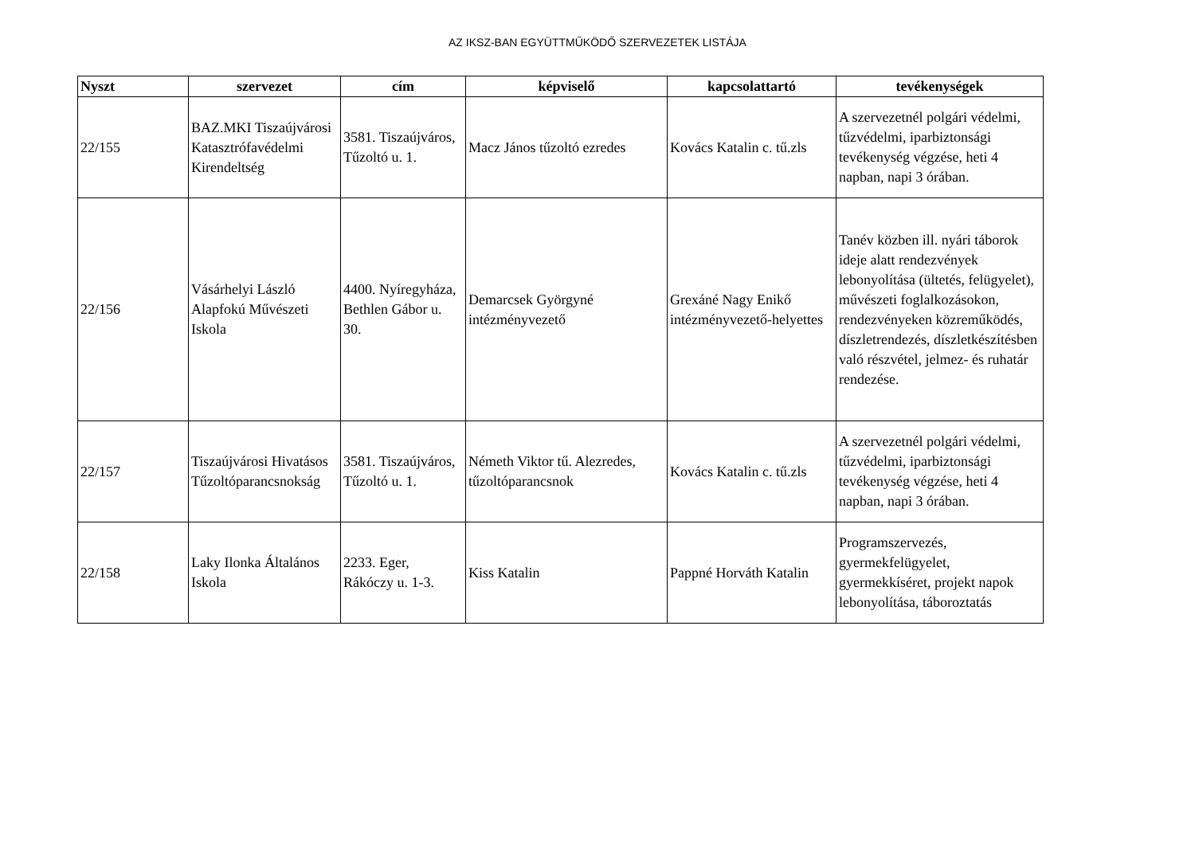AZ IKSZ-BAN EGYÜTTMŰKÖDŐ SZERVEZETEK LISTÁJA
| Nyszt | szervezet | cím | képviselő | kapcsolattartó | tevékenységek |
| --- | --- | --- | --- | --- | --- |
| 22/155 | BAZ.MKI Tiszaújvárosi Katasztrófavédelmi Kirendeltség | 3581. Tiszaújváros, Tűzoltó u. 1. | Macz János tűzoltó ezredes | Kovács Katalin c. tű.zls | A szervezetnél polgári védelmi, tűzvédelmi, iparbiztonsági tevékenység végzése, heti 4 napban, napi 3 órában. |
| 22/156 | Vásárhelyi László Alapfokú Művészeti Iskola | 4400. Nyíregyháza, Bethlen Gábor u. 30. | Demarcsek Györgyné intézményvezető | Grexáné Nagy Enikő intézményvezető-helyettes | Tanév közben ill. nyári táborok ideje alatt rendezvények lebonyolítása (ültetés, felügyelet), művészeti foglalkozásokon, rendezvényeken közreműködés, díszletrendezés, díszletkészítésben való részvétel, jelmez- és ruhatár rendezése. |
| 22/157 | Tiszaújvárosi Hivatásos Tűzoltóparancsnokság | 3581. Tiszaújváros, Tűzoltó u. 1. | Németh Viktor tű. Alezredes, tűzoltóparancsnok | Kovács Katalin c. tű.zls | A szervezetnél polgári védelmi, tűzvédelmi, iparbiztonsági tevékenység végzése, heti 4 napban, napi 3 órában. |
| 22/158 | Laky Ilonka Általános Iskola | 2233. Eger, Rákóczy u. 1-3. | Kiss Katalin | Pappné Horváth Katalin | Programszervezés, gyermekfelügyelet, gyermekkíséret, projekt napok lebonyolítása, táboroztatás |